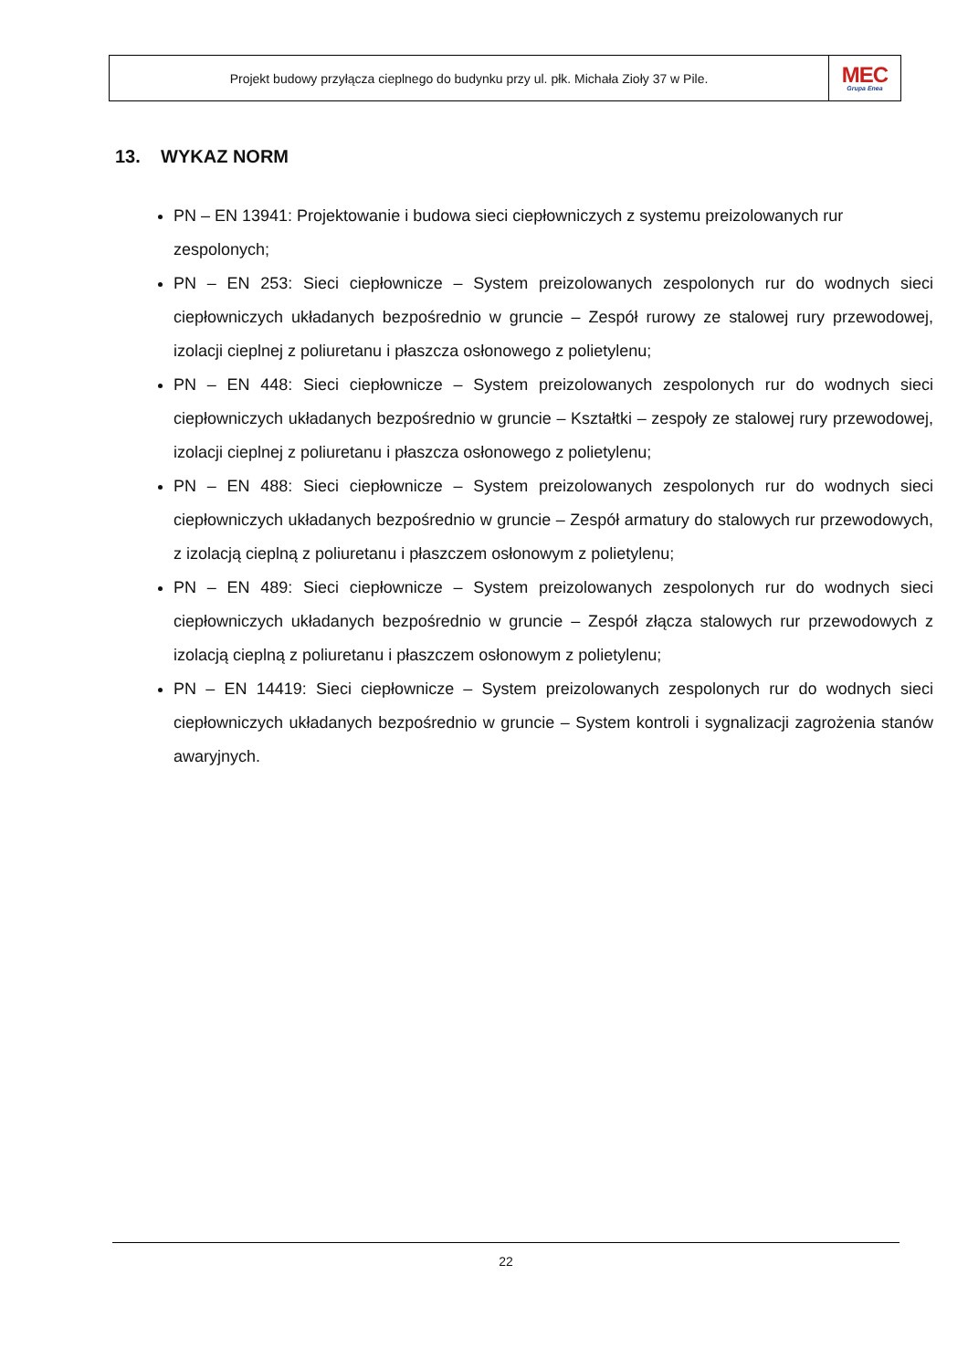Projekt budowy przyłącza cieplnego do budynku przy ul. płk. Michała Zioły 37 w Pile.
MEC
Grupa Enea
13. WYKAZ NORM
PN – EN 13941: Projektowanie i budowa sieci ciepłowniczych z systemu preizolowanych rur zespolonych;
PN – EN 253: Sieci ciepłownicze – System preizolowanych zespolonych rur do wodnych sieci ciepłowniczych układanych bezpośrednio w gruncie – Zespół rurowy ze stalowej rury przewodowej, izolacji cieplnej z poliuretanu i płaszcza osłonowego z polietylenu;
PN – EN 448: Sieci ciepłownicze – System preizolowanych zespolonych rur do wodnych sieci ciepłowniczych układanych bezpośrednio w gruncie – Kształtki – zespoły ze stalowej rury przewodowej, izolacji cieplnej z poliuretanu i płaszcza osłonowego z polietylenu;
PN – EN 488: Sieci ciepłownicze – System preizolowanych zespolonych rur do wodnych sieci ciepłowniczych układanych bezpośrednio w gruncie – Zespół armatury do stalowych rur przewodowych, z izolacją cieplną z poliuretanu i płaszczem osłonowym z polietylenu;
PN – EN 489: Sieci ciepłownicze – System preizolowanych zespolonych rur do wodnych sieci ciepłowniczych układanych bezpośrednio w gruncie – Zespół złącza stalowych rur przewodowych z izolacją cieplną z poliuretanu i płaszczem osłonowym z polietylenu;
PN – EN 14419: Sieci ciepłownicze – System preizolowanych zespolonych rur do wodnych sieci ciepłowniczych układanych bezpośrednio w gruncie – System kontroli i sygnalizacji zagrożenia stanów awaryjnych.
22